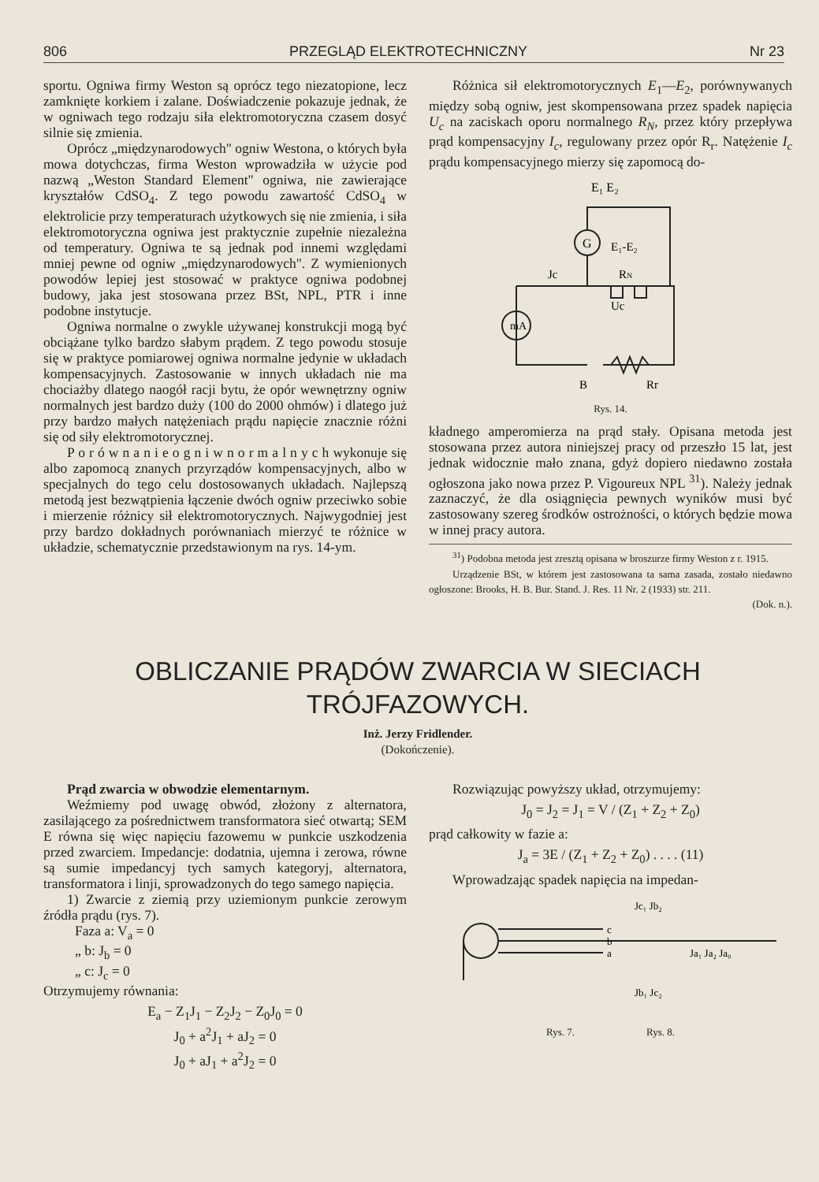806 PRZEGLĄD ELEKTROTECHNICZNY Nr 23
sportu. Ogniwa firmy Weston są oprócz tego niezatopione, lecz zamknięte korkiem i zalane. Doświadczenie pokazuje jednak, że w ogniwach tego rodzaju siła elektromotoryczna czasem dosyć silnie się zmienia.
Oprócz „międzynarodowych" ogniw Westona, o których była mowa dotychczas, firma Weston wprowadziła w użycie pod nazwą „Weston Standard Element" ogniwa, nie zawierające kryształów CdSO<sub>4</sub>. Z tego powodu zawartość CdSO<sub>4</sub> w elektrolicie przy temperaturach użytkowych się nie zmienia, i siła elektromotoryczna ogniwa jest praktycznie zupełnie niezależna od temperatury. Ogniwa te są jednak pod innemi względami mniej pewne od ogniw „międzynarodowych". Z wymienionych powodów lepiej jest stosować w praktyce ogniwa podobnej budowy, jaka jest stosowana przez BSt, NPL, PTR i inne podobne instytucje.
Ogniwa normalne o zwykle używanej konstrukcji mogą być obciążane tylko bardzo słabym prądem. Z tego powodu stosuje się w praktyce pomiarowej ogniwa normalne jedynie w układach kompensacyjnych. Zastosowanie w innych układach nie ma chociażby dlatego naogół racji bytu, że opór wewnętrzny ogniw normalnych jest bardzo duży (100 do 2000 ohmów) i dlatego już przy bardzo małych natężeniach prądu napięcie znacznie różni się od siły elektromotorycznej.
P o r ó w n a n i e o g n i w n o r m a l n y c h wykonuje się albo zapomocą znanych przyrządów kompensacyjnych, albo w specjalnych do tego celu dostosowanych układach. Najlepszą metodą jest bezwątpienia łączenie dwóch ogniw przeciwko sobie i mierzenie różnicy sił elektromotorycznych. Najwygodniej jest przy bardzo dokładnych porównaniach mierzyć te różnice w układzie, schematycznie przedstawionym na rys. 14-ym.
Różnica sił elektromotorycznych E<sub>1</sub>—E<sub>2</sub>, porównywanych między sobą ogniw, jest skompensowana przez spadek napięcia U<sub>c</sub> na zaciskach oporu normalnego R<sub>N</sub>, przez który przepływa prąd kompensacyjny I<sub>c</sub>, regulowany przez opór R<sub>r</sub>. Natężenie I<sub>c</sub> prądu kompensacyjnego mierzy się zapomocą do-
mA
G
E₁ E₂
E₁-E₂
Jc
RN
Uc
B
Rr
Rys. 14.
kładnego amperomierza na prąd stały. Opisana metoda jest stosowana przez autora niniejszej pracy od przeszło 15 lat, jest jednak widocznie mało znana, gdyż dopiero niedawno została ogłoszona jako nowa przez P. Vigoureux NPL <sup>31</sup>). Należy jednak zaznaczyć, że dla osiągnięcia pewnych wyników musi być zastosowany szereg środków ostrożności, o których będzie mowa w innej pracy autora.
<sup>31</sup>) Podobna metoda jest zresztą opisana w broszurze firmy Weston z r. 1915.
Urządzenie BSt, w którem jest zastosowana ta sama zasada, zostało niedawno ogłoszone: Brooks, H. B. Bur. Stand. J. Res. 11 Nr. 2 (1933) str. 211.
(Dok. n.).
OBLICZANIE PRĄDÓW ZWARCIA W SIECIACH
TRÓJFAZOWYCH.
Inż. Jerzy Fridlender.
(Dokończenie).
Prąd zwarcia w obwodzie elementarnym.
Weźmiemy pod uwagę obwód, złożony z alternatora, zasilającego za pośrednictwem transformatora sieć otwartą; SEM E równa się więc napięciu fazowemu w punkcie uszkodzenia przed zwarciem. Impedancje: dodatnia, ujemna i zerowa, równe są sumie impedancyj tych samych kategoryj, alternatora, transformatora i linji, sprowadzonych do tego samego napięcia.
1) Zwarcie z ziemią przy uziemionym punkcie zerowym źródła prądu (rys. 7).
Faza a: V<sub>a</sub> = 0
„ b: J<sub>b</sub> = 0
„ c: J<sub>c</sub> = 0
Otrzymujemy równania:
E<sub>a</sub> − Z<sub>1</sub>J<sub>1</sub> − Z<sub>2</sub>J<sub>2</sub> − Z<sub>0</sub>J<sub>0</sub> = 0
J<sub>0</sub> + a<sup>2</sup>J<sub>1</sub> + aJ<sub>2</sub> = 0
J<sub>0</sub> + aJ<sub>1</sub> + a<sup>2</sup>J<sub>2</sub> = 0
Rozwiązując powyższy układ, otrzymujemy:
J<sub>0</sub> = J<sub>2</sub> = J<sub>1</sub> = V / (Z<sub>1</sub> + Z<sub>2</sub> + Z<sub>0</sub>)
prąd całkowity w fazie a:
J<sub>a</sub> = 3E / (Z<sub>1</sub> + Z<sub>2</sub> + Z<sub>0</sub>) . . . . (11)
Wprowadzając spadek napięcia na impedan-
c
b
a
Jc₁ Jb₂
Jb₁ Jc₂
Ja₁ Ja₂ Ja₀
Rys. 7. Rys. 8.